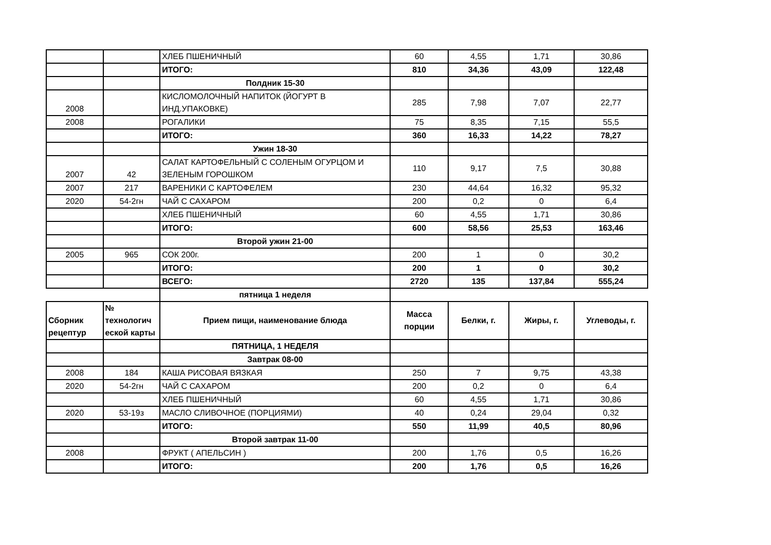| | | ХЛЕБ ПШЕНИЧНЫЙ | 60 | 4,55 | 1,71 | 30,86 |
| | | ИТОГО: | 810 | 34,36 | 43,09 | 122,48 |
| | | Полдник 15-30 | | | | |
| 2008 | | КИСЛОМОЛОЧНЫЙ НАПИТОК (ЙОГУРТ В ИНД.УПАКОВКЕ) | 285 | 7,98 | 7,07 | 22,77 |
| 2008 | | РОГАЛИКИ | 75 | 8,35 | 7,15 | 55,5 |
| | | ИТОГО: | 360 | 16,33 | 14,22 | 78,27 |
| | | Ужин 18-30 | | | | |
| 2007 | 42 | САЛАТ КАРТОФЕЛЬНЫЙ С СОЛЕНЫМ ОГУРЦОМ И ЗЕЛЕНЫМ ГОРОШКОМ | 110 | 9,17 | 7,5 | 30,88 |
| 2007 | 217 | ВАРЕНИКИ С КАРТОФЕЛЕМ | 230 | 44,64 | 16,32 | 95,32 |
| 2020 | 54-2гн | ЧАЙ С САХАРОМ | 200 | 0,2 | 0 | 6,4 |
| | | ХЛЕБ ПШЕНИЧНЫЙ | 60 | 4,55 | 1,71 | 30,86 |
| | | ИТОГО: | 600 | 58,56 | 25,53 | 163,46 |
| | | Второй ужин 21-00 | | | | |
| 2005 | 965 | СОК 200г. | 200 | 1 | 0 | 30,2 |
| | | ИТОГО: | 200 | 1 | 0 | 30,2 |
| | | ВСЕГО: | 2720 | 135 | 137,84 | 555,24 |
| | | пятница 1 неделя | | | | |
| Сборник рецептур | № технологич еской карты | Прием пищи, наименование блюда | Масса порции | Белки, г. | Жиры, г. | Углеводы, г. |
| | | ПЯТНИЦА, 1 НЕДЕЛЯ | | | | |
| | | Завтрак 08-00 | | | | |
| 2008 | 184 | КАША РИСОВАЯ ВЯЗКАЯ | 250 | 7 | 9,75 | 43,38 |
| 2020 | 54-2гн | ЧАЙ С САХАРОМ | 200 | 0,2 | 0 | 6,4 |
| | | ХЛЕБ ПШЕНИЧНЫЙ | 60 | 4,55 | 1,71 | 30,86 |
| 2020 | 53-19з | МАСЛО СЛИВОЧНОЕ (ПОРЦИЯМИ) | 40 | 0,24 | 29,04 | 0,32 |
| | | ИТОГО: | 550 | 11,99 | 40,5 | 80,96 |
| | | Второй завтрак 11-00 | | | | |
| 2008 | | ФРУКТ ( АПЕЛЬСИН ) | 200 | 1,76 | 0,5 | 16,26 |
| | | ИТОГО: | 200 | 1,76 | 0,5 | 16,26 |